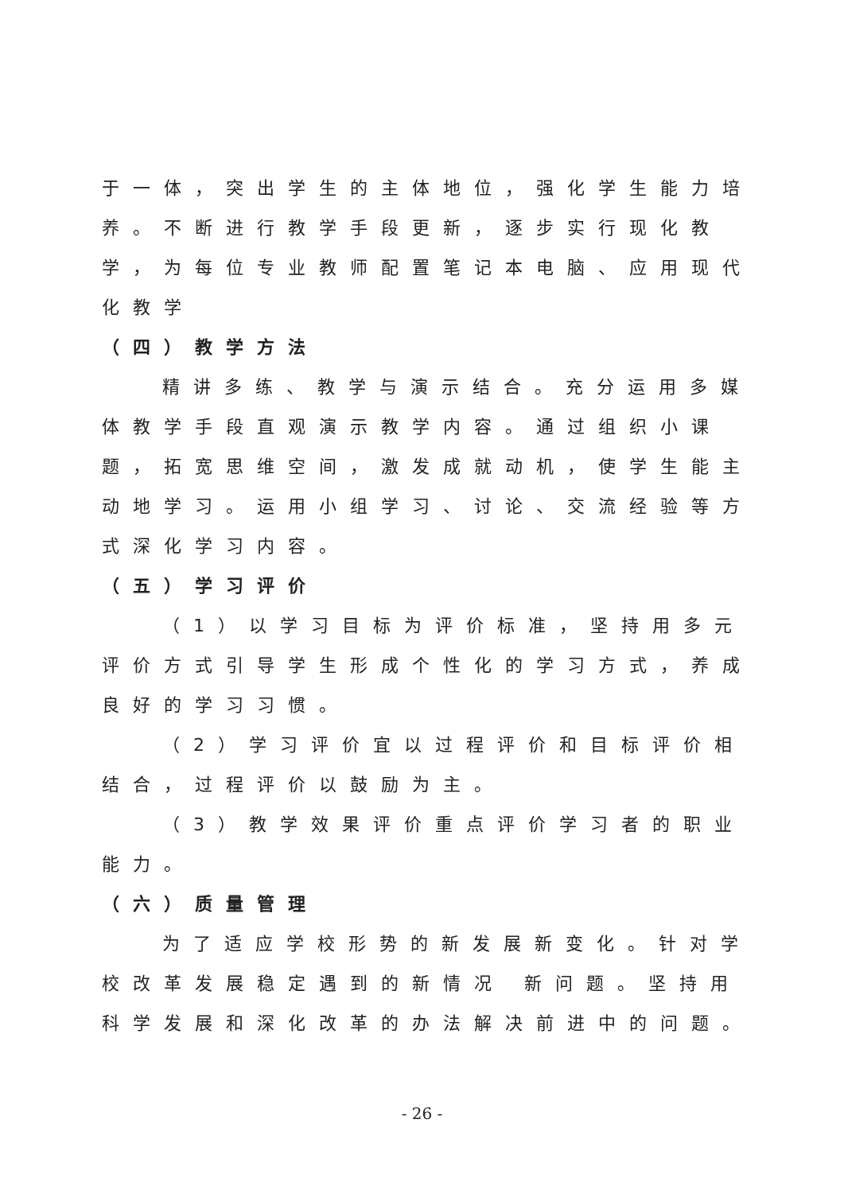于一体，突出学生的主体地位，强化学生能力培养。不断进行教学手段更新，逐步实行现化教学，为每位专业教师配置笔记本电脑、应用现代化教学
（四）教学方法
精讲多练、教学与演示结合。充分运用多媒体教学手段直观演示教学内容。通过组织小课题，拓宽思维空间，激发成就动机，使学生能主动地学习。运用小组学习、讨论、交流经验等方式深化学习内容。
（五）学习评价
（1）以学习目标为评价标准，坚持用多元评价方式引导学生形成个性化的学习方式，养成良好的学习习惯。
（2）学习评价宜以过程评价和目标评价相结合，过程评价以鼓励为主。
（3）教学效果评价重点评价学习者的职业能力。
（六）质量管理
为了适应学校形势的新发展新变化。针对学校改革发展稳定遇到的新情况 新问题。坚持用科学发展和深化改革的办法解决前进中的问题。
- 26 -